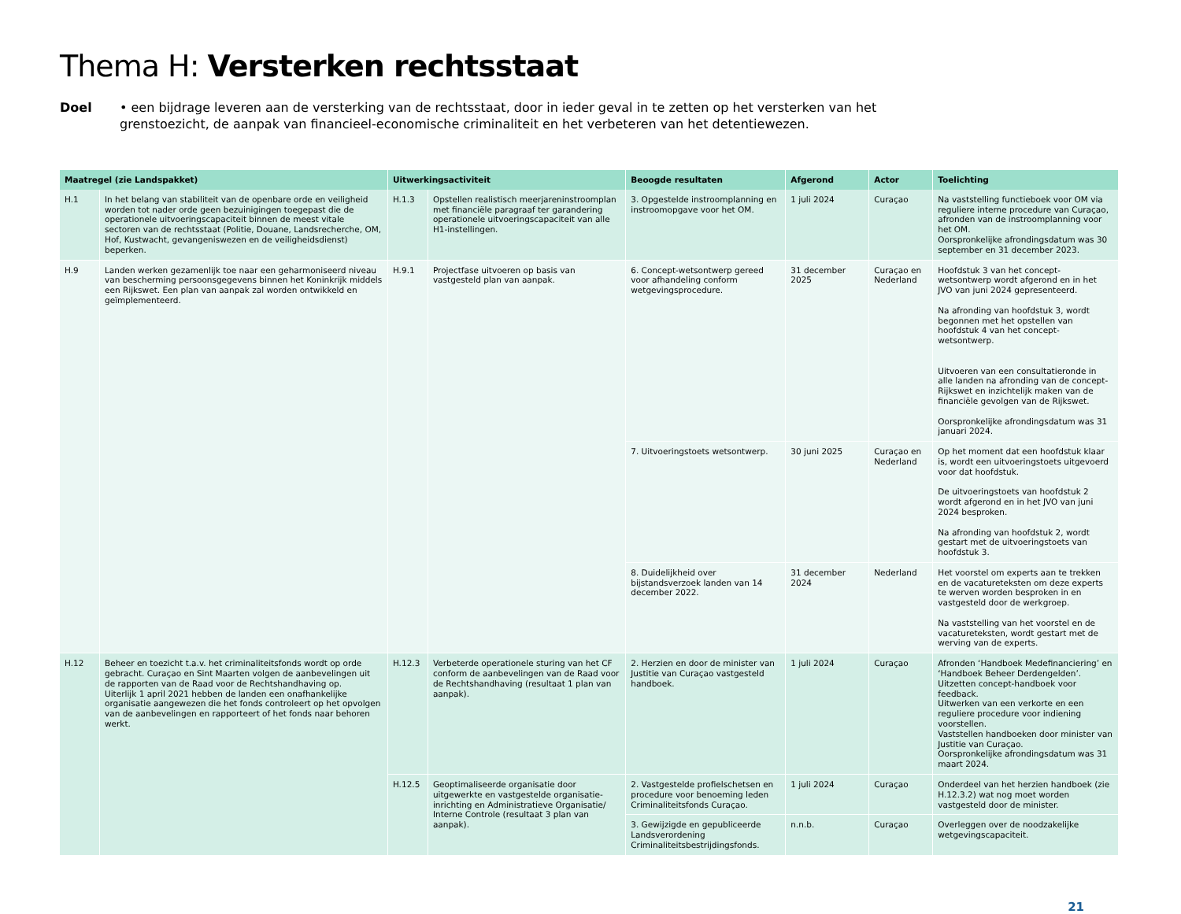Thema H: Versterken rechtsstaat
Doel • een bijdrage leveren aan de versterking van de rechtsstaat, door in ieder geval in te zetten op het versterken van het grenstoezicht, de aanpak van financieel-economische criminaliteit en het verbeteren van het detentiewezen.
| Maatregel (zie Landspakket) | | Uitwerkingsactiviteit | | Beoogde resultaten | Afgerond | Actor | Toelichting |
| --- | --- | --- | --- | --- | --- | --- | --- |
| H.1 | In het belang van stabiliteit van de openbare orde en veiligheid worden tot nader orde geen bezuinigingen toegepast die de operationele uitvoeringscapaciteit binnen de meest vitale sectoren van de rechtsstaat (Politie, Douane, Landsrecherche, OM, Hof, Kustwacht, gevangeniswezen en de veiligheidsdienst) beperken. | H.1.3 | Opstellen realistisch meerjareninstroomplan met financiële paragraaf ter garandering operationele uitvoeringscapaciteit van alle H1-instellingen. | 3. Opgestelde instroomplanning en instroomopgave voor het OM. | 1 juli 2024 | Curaçao | Na vaststelling functieboek voor OM via reguliere interne procedure van Curaçao, afronden van de instroomplanning voor het OM. Oorspronkelijke afrondingsdatum was 30 september en 31 december 2023. |
| H.9 | Landen werken gezamenlijk toe naar een geharmoniseerd niveau van bescherming persoonsgegevens binnen het Koninkrijk middels een Rijkswet. Een plan van aanpak zal worden ontwikkeld en geïmplementeerd. | H.9.1 | Projectfase uitvoeren op basis van vastgesteld plan van aanpak. | 6. Concept-wetsontwerp gereed voor afhandeling conform wetgevingsprocedure. | 31 december 2025 | Curaçao en Nederland | Hoofdstuk 3 van het concept-wetsontwerp wordt afgerond en in het JVO van juni 2024 gepresenteerd. Na afronding van hoofdstuk 3, wordt begonnen met het opstellen van hoofdstuk 4 van het concept-wetsontwerp. Uitvoeren van een consultatieronde in alle landen na afronding van de concept-Rijkswet en inzichtelijk maken van de financiële gevolgen van de Rijkswet. Oorspronkelijke afrondingsdatum was 31 januari 2024. |
| | | | | 7. Uitvoeringstoets wetsontwerp. | 30 juni 2025 | Curaçao en Nederland | Op het moment dat een hoofdstuk klaar is, wordt een uitvoeringstoets uitgevoerd voor dat hoofdstuk. De uitvoeringstoets van hoofdstuk 2 wordt afgerond en in het JVO van juni 2024 besproken. Na afronding van hoofdstuk 2, wordt gestart met de uitvoeringstoets van hoofdstuk 3. |
| | | | | 8. Duidelijkheid over bijstandsverzoek landen van 14 december 2022. | 31 december 2024 | Nederland | Het voorstel om experts aan te trekken en de vacatureteksten om deze experts te werven worden besproken in en vastgesteld door de werkgroep. Na vaststelling van het voorstel en de vacatureteksten, wordt gestart met de werving van de experts. |
| H.12 | Beheer en toezicht t.a.v. het criminaliteitsfonds wordt op orde gebracht. Curaçao en Sint Maarten volgen de aanbevelingen uit de rapporten van de Raad voor de Rechtshandhaving op. Uiterlijk 1 april 2021 hebben de landen een onafhankelijke organisatie aangewezen die het fonds controleert op het opvolgen van de aanbevelingen en rapporteert of het fonds naar behoren werkt. | H.12.3 | Verbeterde operationele sturing van het CF conform de aanbevelingen van de Raad voor de Rechtshandhaving (resultaat 1 plan van aanpak). | 2. Herzien en door de minister van Justitie van Curaçao vastgesteld handboek. | 1 juli 2024 | Curaçao | Afronden ‘Handboek Medefinanciering’ en ‘Handboek Beheer Derdengelden’. Uitzetten concept-handboek voor feedback. Uitwerken van een verkorte en een reguliere procedure voor indiening voorstellen. Vaststellen handboeken door minister van Justitie van Curaçao. Oorspronkelijke afrondingsdatum was 31 maart 2024. |
| | | H.12.5 | Geoptimaliseerde organisatie door uitgewerkte en vastgestelde organisatie-inrichting en Administratieve Organisatie/ Interne Controle (resultaat 3 plan van aanpak). | 2. Vastgestelde profielschetsen en procedure voor benoeming leden Criminaliteitsfonds Curaçao. | 1 juli 2024 | Curaçao | Onderdeel van het herzien handboek (zie H.12.3.2) wat nog moet worden vastgesteld door de minister. |
| | | | | 3. Gewijzigde en gepubliceerde Landsverordening Criminaliteitsbestrijdingsfonds. | n.n.b. | Curaçao | Overleggen over de noodzakelijke wetgevingscapaciteit. |
21